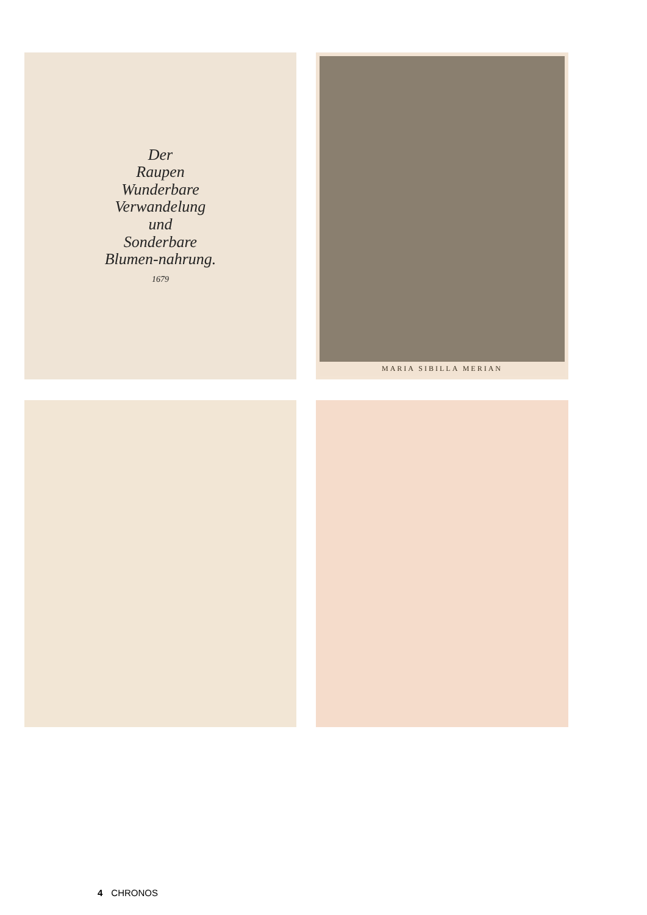Der
Raupen
Wunderbare
Verwandelung
und
Sonderbare
Blumen-nahrung.
1679
MARIA SIBILLA MERIAN
4 CHRONOS